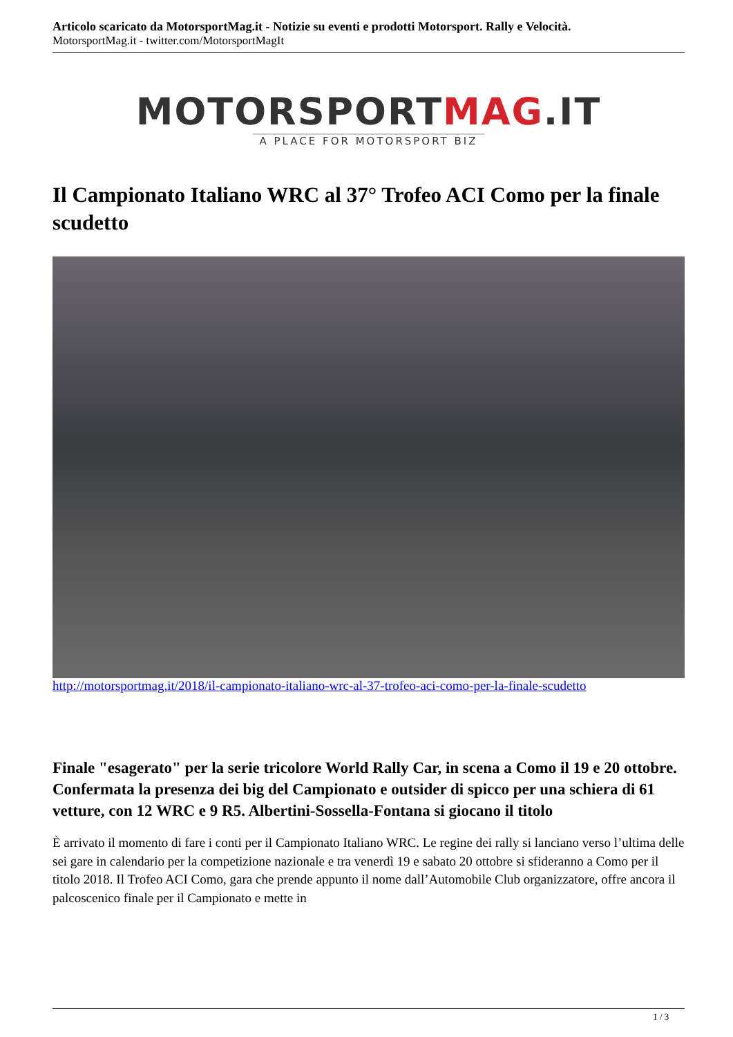Articolo scaricato da MotorsportMag.it - Notizie su eventi e prodotti Motorsport. Rally e Velocità.
MotorsportMag.it - twitter.com/MotorsportMagIt
MOTORSPORTMAG.IT
A PLACE FOR MOTORSPORT BIZ
Il Campionato Italiano WRC al 37° Trofeo ACI Como per la finale scudetto
http://motorsportmag.it/2018/il-campionato-italiano-wrc-al-37-trofeo-aci-como-per-la-finale-scudetto
Finale "esagerato" per la serie tricolore World Rally Car, in scena a Como il 19 e 20 ottobre. Confermata la presenza dei big del Campionato e outsider di spicco per una schiera di 61 vetture, con 12 WRC e 9 R5. Albertini-Sossella-Fontana si giocano il titolo
È arrivato il momento di fare i conti per il Campionato Italiano WRC. Le regine dei rally si lanciano verso l’ultima delle sei gare in calendario per la competizione nazionale e tra venerdì 19 e sabato 20 ottobre si sfideranno a Como per il titolo 2018. Il Trofeo ACI Como, gara che prende appunto il nome dall’Automobile Club organizzatore, offre ancora il palcoscenico finale per il Campionato e mette in
1 / 3